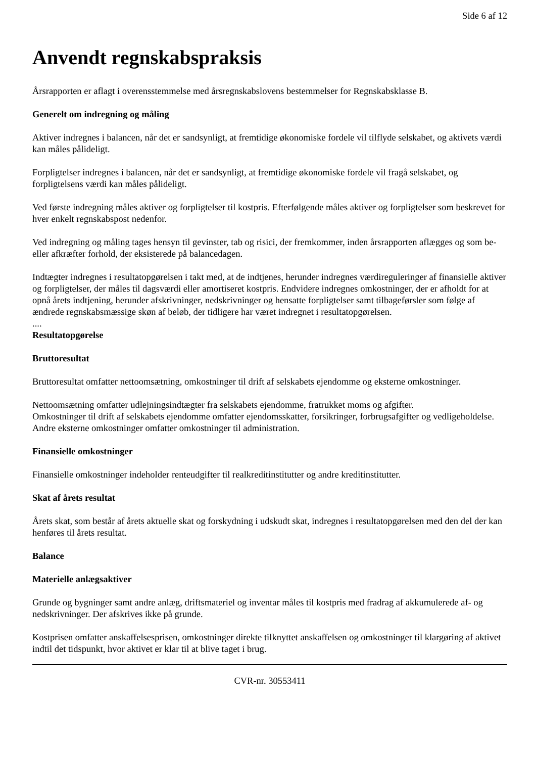Side 6 af 12
Anvendt regnskabspraksis
Årsrapporten er aflagt i overensstemmelse med årsregnskabslovens bestemmelser for Regnskabsklasse B.
Generelt om indregning og måling
Aktiver indregnes i balancen, når det er sandsynligt, at fremtidige økonomiske fordele vil tilflyde selskabet, og aktivets værdi kan måles pålideligt.
Forpligtelser indregnes i balancen, når det er sandsynligt, at fremtidige økonomiske fordele vil fragå selskabet, og forpligtelsens værdi kan måles pålideligt.
Ved første indregning måles aktiver og forpligtelser til kostpris. Efterfølgende måles aktiver og forpligtelser som beskrevet for hver enkelt regnskabspost nedenfor.
Ved indregning og måling tages hensyn til gevinster, tab og risici, der fremkommer, inden årsrapporten aflægges og som be- eller afkræfter forhold, der eksisterede på balancedagen.
Indtægter indregnes i resultatopgørelsen i takt med, at de indtjenes, herunder indregnes værdireguleringer af finansielle aktiver og forpligtelser, der måles til dagsværdi eller amortiseret kostpris. Endvidere indregnes omkostninger, der er afholdt for at opnå årets indtjening, herunder afskrivninger, nedskrivninger og hensatte forpligtelser samt tilbageførsler som følge af ændrede regnskabsmæssige skøn af beløb, der tidligere har været indregnet i resultatopgørelsen.
....
Resultatopgørelse
Bruttoresultat
Bruttoresultat omfatter nettoomsætning, omkostninger til drift af selskabets ejendomme og eksterne omkostninger.
Nettoomsætning omfatter udlejningsindtægter fra selskabets ejendomme, fratrukket moms og afgifter.
Omkostninger til drift af selskabets ejendomme omfatter ejendomsskatter, forsikringer, forbrugsafgifter og vedligeholdelse.
Andre eksterne omkostninger omfatter omkostninger til administration.
Finansielle omkostninger
Finansielle omkostninger indeholder renteudgifter til realkreditinstitutter og andre kreditinstitutter.
Skat af årets resultat
Årets skat, som består af årets aktuelle skat og forskydning i udskudt skat, indregnes i resultatopgørelsen med den del der kan henføres til årets resultat.
Balance
Materielle anlægsaktiver
Grunde og bygninger samt andre anlæg, driftsmateriel og inventar måles til kostpris med fradrag af akkumulerede af- og nedskrivninger. Der afskrives ikke på grunde.
Kostprisen omfatter anskaffelsesprisen, omkostninger direkte tilknyttet anskaffelsen og omkostninger til klargøring af aktivet indtil det tidspunkt, hvor aktivet er klar til at blive taget i brug.
CVR-nr. 30553411